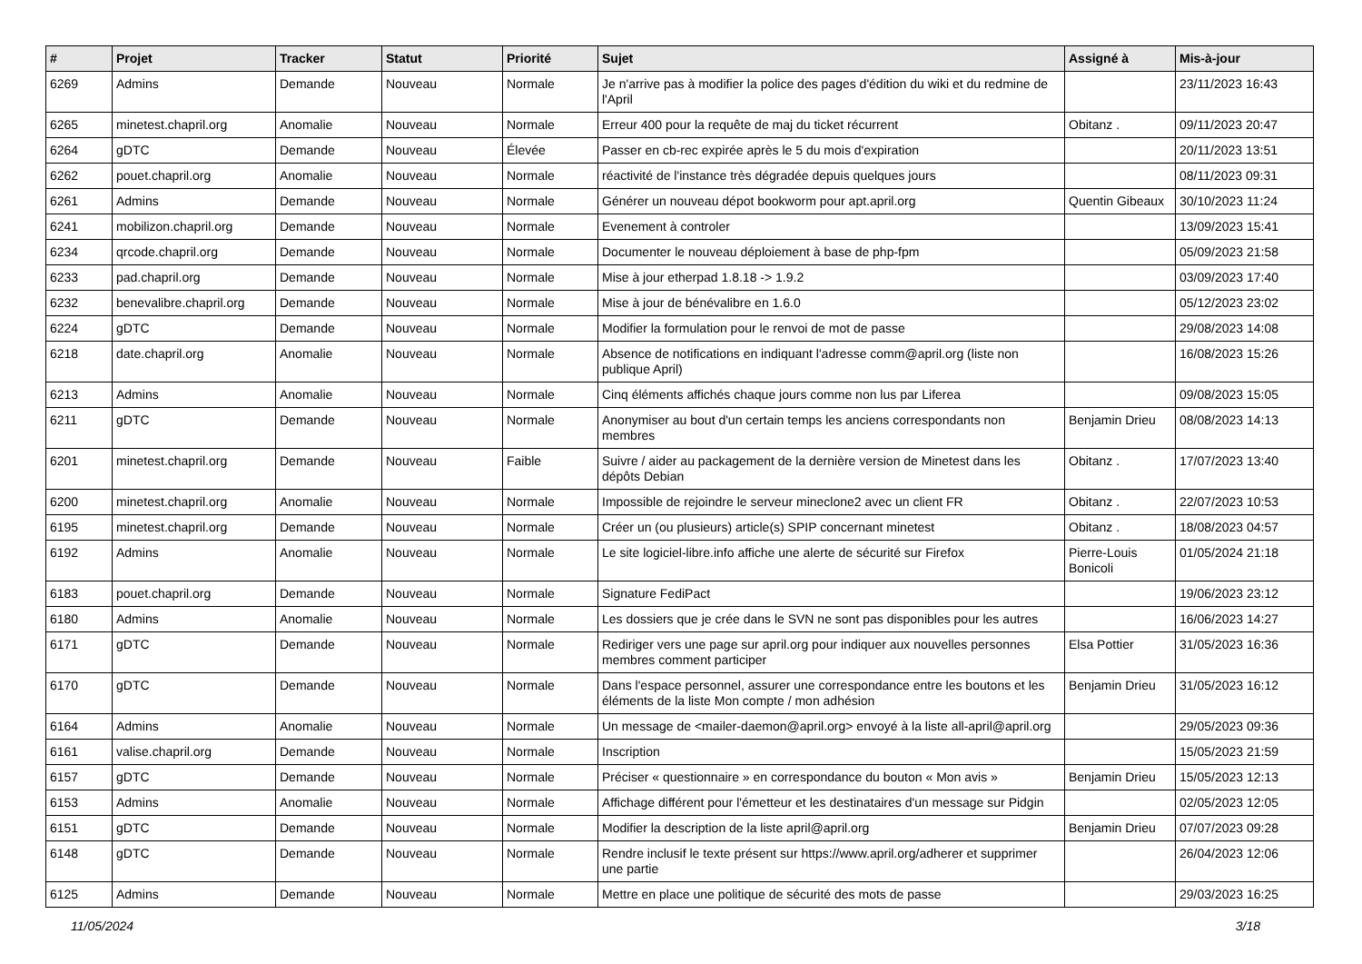| # | Projet | Tracker | Statut | Priorité | Sujet | Assigné à | Mis-à-jour |
| --- | --- | --- | --- | --- | --- | --- | --- |
| 6269 | Admins | Demande | Nouveau | Normale | Je n'arrive pas à modifier la police des pages d'édition du wiki et du redmine de l'April | | 23/11/2023 16:43 |
| 6265 | minetest.chapril.org | Anomalie | Nouveau | Normale | Erreur 400 pour la requête de maj du ticket récurrent | Obitanz . | 09/11/2023 20:47 |
| 6264 | gDTC | Demande | Nouveau | Élevée | Passer en cb-rec expirée après le 5 du mois d'expiration | | 20/11/2023 13:51 |
| 6262 | pouet.chapril.org | Anomalie | Nouveau | Normale | réactivité de l'instance très dégradée depuis quelques jours | | 08/11/2023 09:31 |
| 6261 | Admins | Demande | Nouveau | Normale | Générer un nouveau dépot bookworm pour apt.april.org | Quentin Gibeaux | 30/10/2023 11:24 |
| 6241 | mobilizon.chapril.org | Demande | Nouveau | Normale | Evenement à controler | | 13/09/2023 15:41 |
| 6234 | qrcode.chapril.org | Demande | Nouveau | Normale | Documenter le nouveau déploiement à base de php-fpm | | 05/09/2023 21:58 |
| 6233 | pad.chapril.org | Demande | Nouveau | Normale | Mise à jour etherpad 1.8.18 -> 1.9.2 | | 03/09/2023 17:40 |
| 6232 | benevalibre.chapril.org | Demande | Nouveau | Normale | Mise à jour de bénévalibre en 1.6.0 | | 05/12/2023 23:02 |
| 6224 | gDTC | Demande | Nouveau | Normale | Modifier la formulation pour le renvoi de mot de passe | | 29/08/2023 14:08 |
| 6218 | date.chapril.org | Anomalie | Nouveau | Normale | Absence de notifications en indiquant l'adresse comm@april.org (liste non publique April) | | 16/08/2023 15:26 |
| 6213 | Admins | Anomalie | Nouveau | Normale | Cinq éléments affichés chaque jours comme non lus par Liferea | | 09/08/2023 15:05 |
| 6211 | gDTC | Demande | Nouveau | Normale | Anonymiser au bout d'un certain temps les anciens correspondants non membres | Benjamin Drieu | 08/08/2023 14:13 |
| 6201 | minetest.chapril.org | Demande | Nouveau | Faible | Suivre / aider au packagement de la dernière version de Minetest dans les dépôts Debian | Obitanz . | 17/07/2023 13:40 |
| 6200 | minetest.chapril.org | Anomalie | Nouveau | Normale | Impossible de rejoindre le serveur mineclone2 avec un client FR | Obitanz . | 22/07/2023 10:53 |
| 6195 | minetest.chapril.org | Demande | Nouveau | Normale | Créer un (ou plusieurs) article(s) SPIP concernant minetest | Obitanz . | 18/08/2023 04:57 |
| 6192 | Admins | Anomalie | Nouveau | Normale | Le site logiciel-libre.info affiche une alerte de sécurité sur Firefox | Pierre-Louis Bonicoli | 01/05/2024 21:18 |
| 6183 | pouet.chapril.org | Demande | Nouveau | Normale | Signature FediPact | | 19/06/2023 23:12 |
| 6180 | Admins | Anomalie | Nouveau | Normale | Les dossiers que je crée dans le SVN ne sont pas disponibles pour les autres | | 16/06/2023 14:27 |
| 6171 | gDTC | Demande | Nouveau | Normale | Rediriger vers une page sur april.org pour indiquer aux nouvelles personnes membres comment participer | Elsa Pottier | 31/05/2023 16:36 |
| 6170 | gDTC | Demande | Nouveau | Normale | Dans l'espace personnel, assurer une correspondance entre les boutons et les éléments de la liste Mon compte / mon adhésion | Benjamin Drieu | 31/05/2023 16:12 |
| 6164 | Admins | Anomalie | Nouveau | Normale | Un message de <mailer-daemon@april.org> envoyé à la liste all-april@april.org | | 29/05/2023 09:36 |
| 6161 | valise.chapril.org | Demande | Nouveau | Normale | Inscription | | 15/05/2023 21:59 |
| 6157 | gDTC | Demande | Nouveau | Normale | Préciser « questionnaire » en correspondance du bouton « Mon avis » | Benjamin Drieu | 15/05/2023 12:13 |
| 6153 | Admins | Anomalie | Nouveau | Normale | Affichage différent pour l'émetteur et les destinataires d'un message sur Pidgin | | 02/05/2023 12:05 |
| 6151 | gDTC | Demande | Nouveau | Normale | Modifier la description de la liste april@april.org | Benjamin Drieu | 07/07/2023 09:28 |
| 6148 | gDTC | Demande | Nouveau | Normale | Rendre inclusif le texte présent sur https://www.april.org/adherer et supprimer une partie | | 26/04/2023 12:06 |
| 6125 | Admins | Demande | Nouveau | Normale | Mettre en place une politique de sécurité des mots de passe | | 29/03/2023 16:25 |
11/05/2024 3/18